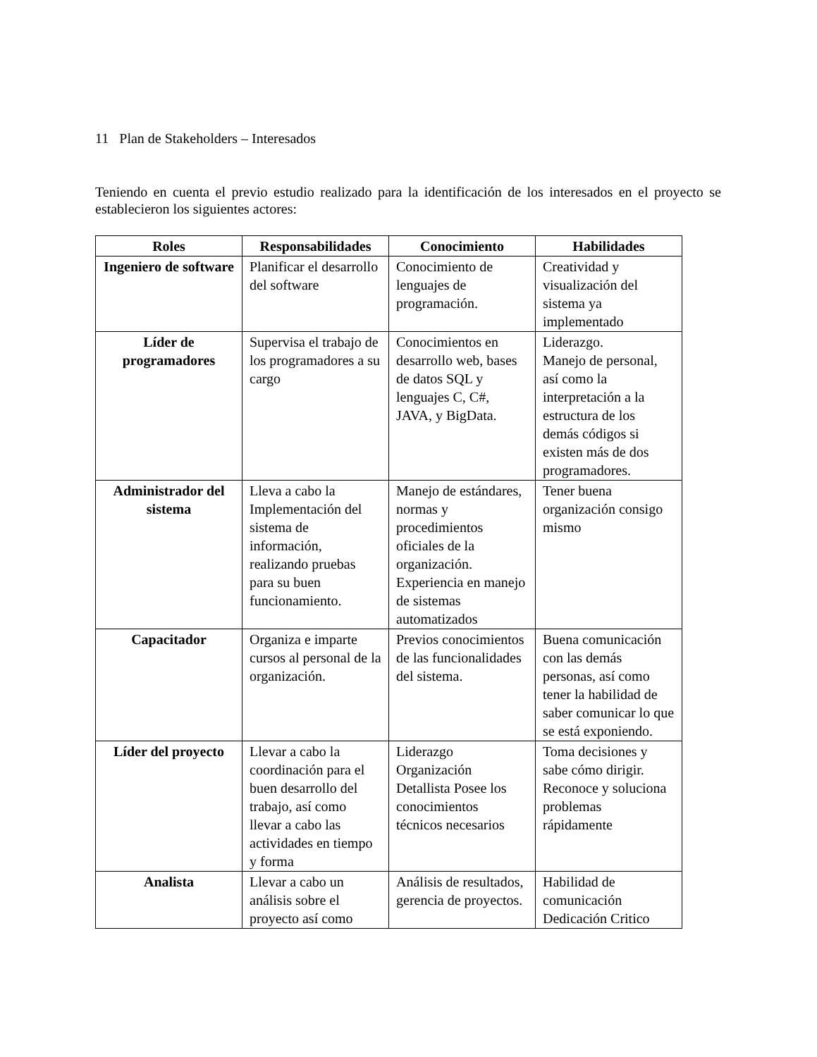11 Plan de Stakeholders – Interesados
Teniendo en cuenta el previo estudio realizado para la identificación de los interesados en el proyecto se establecieron los siguientes actores:
| Roles | Responsabilidades | Conocimiento | Habilidades |
| --- | --- | --- | --- |
| Ingeniero de software | Planificar el desarrollo del software | Conocimiento de lenguajes de programación. | Creatividad y visualización del sistema ya implementado |
| Líder de programadores | Supervisa el trabajo de los programadores a su cargo | Conocimientos en desarrollo web, bases de datos SQL y lenguajes C, C#, JAVA, y BigData. | Liderazgo. Manejo de personal, así como la interpretación a la estructura de los demás códigos si existen más de dos programadores. |
| Administrador del sistema | Lleva a cabo la Implementación del sistema de información, realizando pruebas para su buen funcionamiento. | Manejo de estándares, normas y procedimientos oficiales de la organización. Experiencia en manejo de sistemas automatizados | Tener buena organización consigo mismo |
| Capacitador | Organiza e imparte cursos al personal de la organización. | Previos conocimientos de las funcionalidades del sistema. | Buena comunicación con las demás personas, así como tener la habilidad de saber comunicar lo que se está exponiendo. |
| Líder del proyecto | Llevar a cabo la coordinación para el buen desarrollo del trabajo, así como llevar a cabo las actividades en tiempo y forma | Liderazgo Organización Detallista Posee los conocimientos técnicos necesarios | Toma decisiones y sabe cómo dirigir. Reconoce y soluciona problemas rápidamente |
| Analista | Llevar a cabo un análisis sobre el proyecto así como | Análisis de resultados, gerencia de proyectos. | Habilidad de comunicación Dedicación Critico |